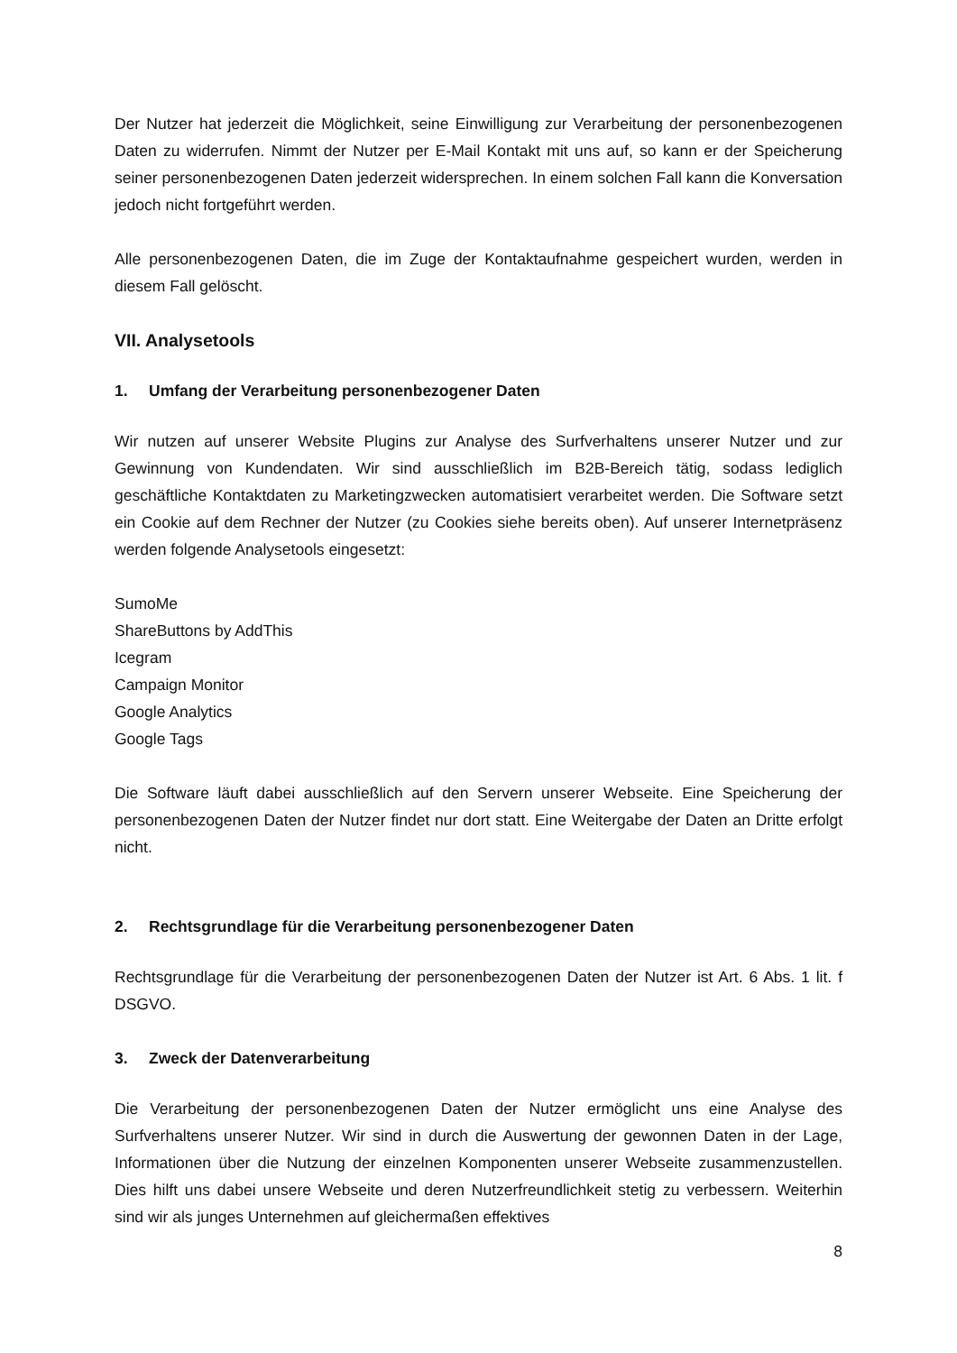Der Nutzer hat jederzeit die Möglichkeit, seine Einwilligung zur Verarbeitung der personenbezogenen Daten zu widerrufen. Nimmt der Nutzer per E-Mail Kontakt mit uns auf, so kann er der Speicherung seiner personenbezogenen Daten jederzeit widersprechen. In einem solchen Fall kann die Konversation jedoch nicht fortgeführt werden.
Alle personenbezogenen Daten, die im Zuge der Kontaktaufnahme gespeichert wurden, werden in diesem Fall gelöscht.
VII. Analysetools
1. Umfang der Verarbeitung personenbezogener Daten
Wir nutzen auf unserer Website Plugins zur Analyse des Surfverhaltens unserer Nutzer und zur Gewinnung von Kundendaten. Wir sind ausschließlich im B2B-Bereich tätig, sodass lediglich geschäftliche Kontaktdaten zu Marketingzwecken automatisiert verarbeitet werden. Die Software setzt ein Cookie auf dem Rechner der Nutzer (zu Cookies siehe bereits oben). Auf unserer Internetpräsenz werden folgende Analysetools eingesetzt:
SumoMe
ShareButtons by AddThis
Icegram
Campaign Monitor
Google Analytics
Google Tags
Die Software läuft dabei ausschließlich auf den Servern unserer Webseite. Eine Speicherung der personenbezogenen Daten der Nutzer findet nur dort statt. Eine Weitergabe der Daten an Dritte erfolgt nicht.
2. Rechtsgrundlage für die Verarbeitung personenbezogener Daten
Rechtsgrundlage für die Verarbeitung der personenbezogenen Daten der Nutzer ist Art. 6 Abs. 1 lit. f DSGVO.
3. Zweck der Datenverarbeitung
Die Verarbeitung der personenbezogenen Daten der Nutzer ermöglicht uns eine Analyse des Surfverhaltens unserer Nutzer. Wir sind in durch die Auswertung der gewonnen Daten in der Lage, Informationen über die Nutzung der einzelnen Komponenten unserer Webseite zusammenzustellen. Dies hilft uns dabei unsere Webseite und deren Nutzerfreundlichkeit stetig zu verbessern. Weiterhin sind wir als junges Unternehmen auf gleichermaßen effektives
8